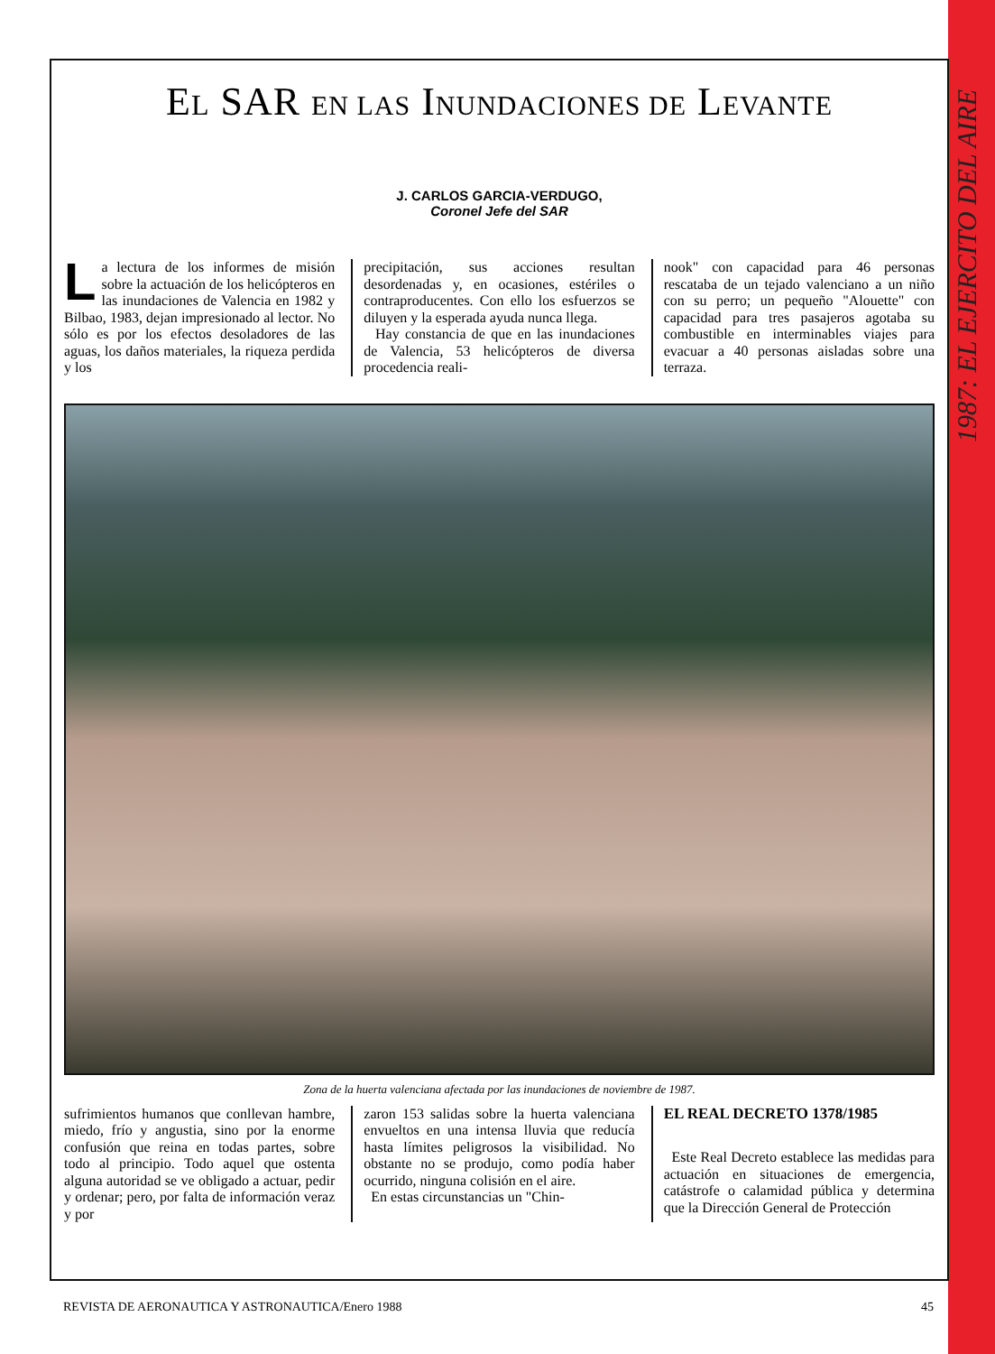1987: EL EJERCITO DEL AIRE
EL SAR EN LAS INUNDACIONES DE LEVANTE
J. CARLOS GARCIA-VERDUGO,
Coronel Jefe del SAR
La lectura de los informes de misión sobre la actuación de los helicópteros en las inundaciones de Valencia en 1982 y Bilbao, 1983, dejan impresionado al lector. No sólo es por los efectos desoladores de las aguas, los daños materiales, la riqueza perdida y los
precipitación, sus acciones resultan desordenadas y, en ocasiones, estériles o contraproducentes. Con ello los esfuerzos se diluyen y la esperada ayuda nunca llega.
Hay constancia de que en las inundaciones de Valencia, 53 helicópteros de diversa procedencia reali-
nook" con capacidad para 46 personas rescataba de un tejado valenciano a un niño con su perro; un pequeño "Alouette" con capacidad para tres pasajeros agotaba su combustible en interminables viajes para evacuar a 40 personas aisladas sobre una terraza.
Zona de la huerta valenciana afectada por las inundaciones de noviembre de 1987.
sufrimientos humanos que conllevan hambre, miedo, frío y angustia, sino por la enorme confusión que reina en todas partes, sobre todo al principio. Todo aquel que ostenta alguna autoridad se ve obligado a actuar, pedir y ordenar; pero, por falta de información veraz y por
zaron 153 salidas sobre la huerta valenciana envueltos en una intensa lluvia que reducía hasta límites peligrosos la visibilidad. No obstante no se produjo, como podía haber ocurrido, ninguna colisión en el aire.
En estas circunstancias un "Chin-
EL REAL DECRETO 1378/1985
Este Real Decreto establece las medidas para actuación en situaciones de emergencia, catástrofe o calamidad pública y determina que la Dirección General de Protección
REVISTA DE AERONAUTICA Y ASTRONAUTICA/Enero 1988 45